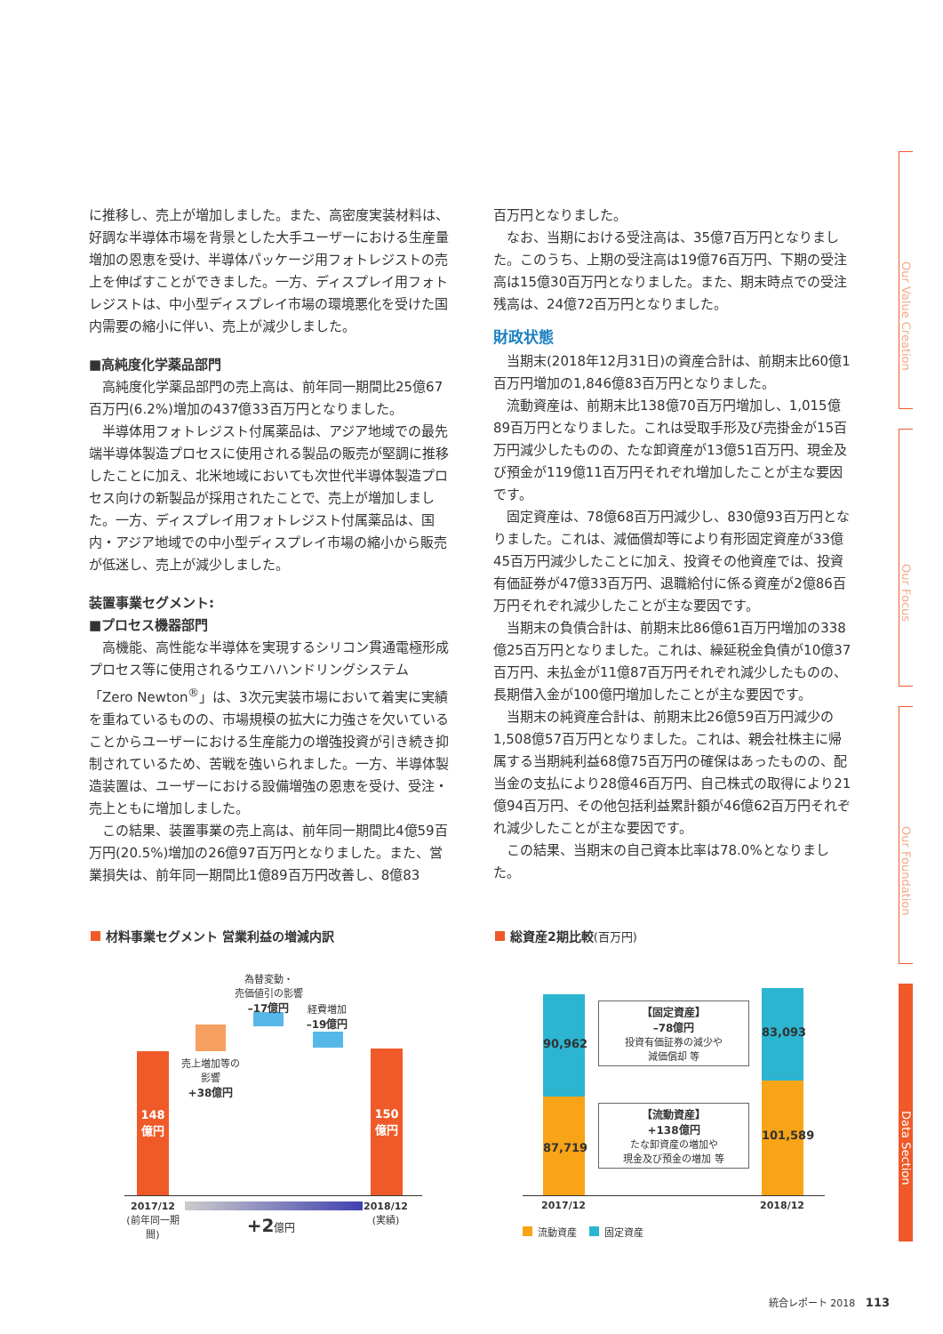に推移し、売上が増加しました。また、高密度実装材料は、好調な半導体市場を背景とした大手ユーザーにおける生産量増加の恩恵を受け、半導体パッケージ用フォトレジストの売上を伸ばすことができました。一方、ディスプレイ用フォトレジストは、中小型ディスプレイ市場の環境悪化を受けた国内需要の縮小に伴い、売上が減少しました。
■高純度化学薬品部門
高純度化学薬品部門の売上高は、前年同一期間比25億67百万円(6.2%)増加の437億33百万円となりました。
半導体用フォトレジスト付属薬品は、アジア地域での最先端半導体製造プロセスに使用される製品の販売が堅調に推移したことに加え、北米地域においても次世代半導体製造プロセス向けの新製品が採用されたことで、売上が増加しました。一方、ディスプレイ用フォトレジスト付属薬品は、国内・アジア地域での中小型ディスプレイ市場の縮小から販売が低迷し、売上が減少しました。
装置事業セグメント:
■プロセス機器部門
高機能、高性能な半導体を実現するシリコン貫通電極形成プロセス等に使用されるウエハハンドリングシステム「Zero Newton<sup>®</sup>」は、3次元実装市場において着実に実績を重ねているものの、市場規模の拡大に力強さを欠いていることからユーザーにおける生産能力の増強投資が引き続き抑制されているため、苦戦を強いられました。一方、半導体製造装置は、ユーザーにおける設備増強の恩恵を受け、受注・売上ともに増加しました。
この結果、装置事業の売上高は、前年同一期間比4億59百万円(20.5%)増加の26億97百万円となりました。また、営業損失は、前年同一期間比1億89百万円改善し、8億83
百万円となりました。
なお、当期における受注高は、35億7百万円となりました。このうち、上期の受注高は19億76百万円、下期の受注高は15億30百万円となりました。また、期末時点での受注残高は、24億72百万円となりました。
財政状態
当期末(2018年12月31日)の資産合計は、前期末比60億1百万円増加の1,846億83百万円となりました。
流動資産は、前期末比138億70百万円増加し、1,015億89百万円となりました。これは受取手形及び売掛金が15百万円減少したものの、たな卸資産が13億51百万円、現金及び預金が119億11百万円それぞれ増加したことが主な要因です。
固定資産は、78億68百万円減少し、830億93百万円となりました。これは、減価償却等により有形固定資産が33億45百万円減少したことに加え、投資その他資産では、投資有価証券が47億33百万円、退職給付に係る資産が2億86百万円それぞれ減少したことが主な要因です。
当期末の負債合計は、前期末比86億61百万円増加の338億25百万円となりました。これは、繰延税金負債が10億37百万円、未払金が11億87百万円それぞれ減少したものの、長期借入金が100億円増加したことが主な要因です。
当期末の純資産合計は、前期末比26億59百万円減少の1,508億57百万円となりました。これは、親会社株主に帰属する当期純利益68億75百万円の確保はあったものの、配当金の支払により28億46百万円、自己株式の取得により21億94百万円、その他包括利益累計額が46億62百万円それぞれ減少したことが主な要因です。
この結果、当期末の自己資本比率は78.0%となりました。
Our Value Creation
Our Focus
Our Foundation
Data Section
材料事業セグメント 営業利益の増減内訳
148
億円
150
億円
為替変動・
売価値引の影響
–17億円
経費増加
–19億円
売上増加等の
影響
+38億円
2017/12
(前年同一期間)
2018/12
(実績)
+2億円
総資産2期比較(百万円)
90,962
87,719
83,093
101,589
【固定資産】
–78億円
投資有価証券の減少や
減価償却 等
【流動資産】
+138億円
たな卸資産の増加や
現金及び預金の増加 等
2017/12 2018/12
流動資産 固定資産
統合レポート 2018 113